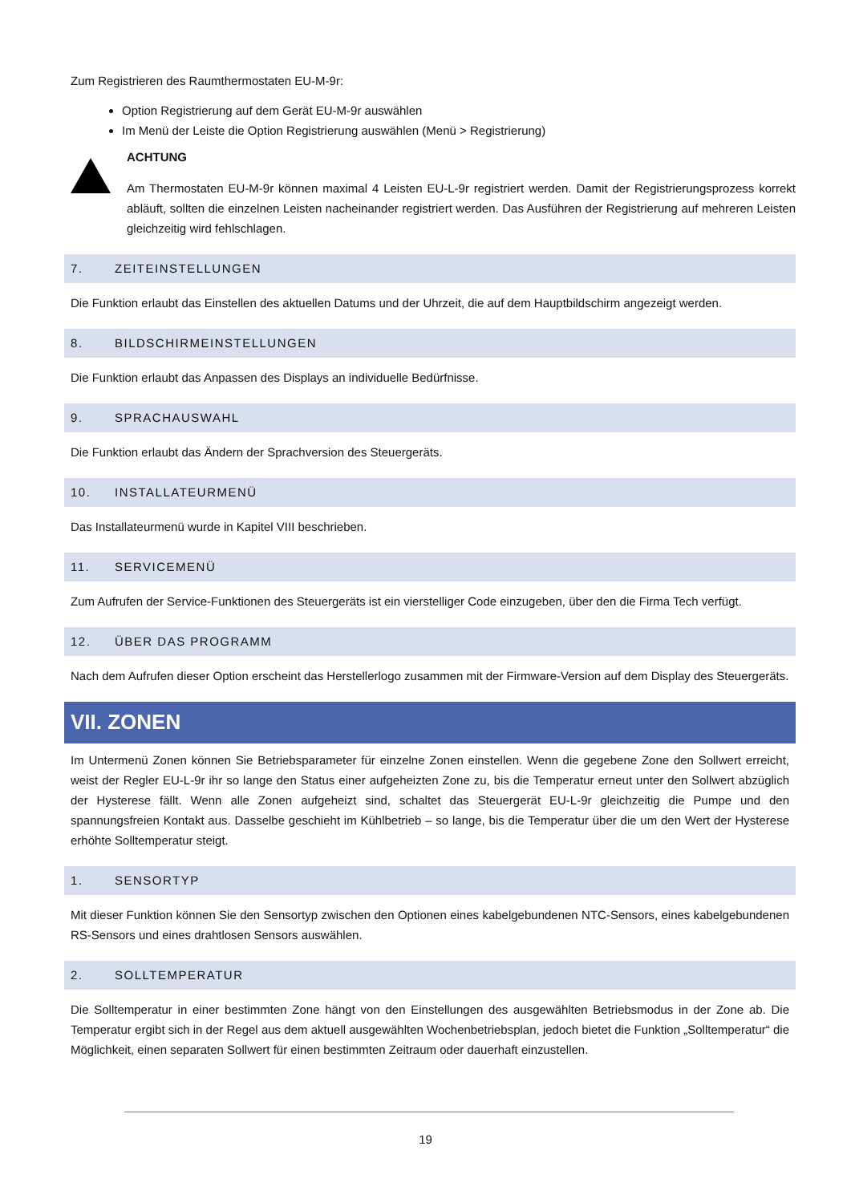Zum Registrieren des Raumthermostaten EU-M-9r:
Option Registrierung auf dem Gerät EU-M-9r auswählen
Im Menü der Leiste die Option Registrierung auswählen (Menü > Registrierung)
ACHTUNG
Am Thermostaten EU-M-9r können maximal 4 Leisten EU-L-9r registriert werden. Damit der Registrierungsprozess korrekt abläuft, sollten die einzelnen Leisten nacheinander registriert werden. Das Ausführen der Registrierung auf mehreren Leisten gleichzeitig wird fehlschlagen.
7. ZEITEINSTELLUNGEN
Die Funktion erlaubt das Einstellen des aktuellen Datums und der Uhrzeit, die auf dem Hauptbildschirm angezeigt werden.
8. BILDSCHIRMEINSTELLUNGEN
Die Funktion erlaubt das Anpassen des Displays an individuelle Bedürfnisse.
9. SPRACHAUSWAHL
Die Funktion erlaubt das Ändern der Sprachversion des Steuergeräts.
10. INSTALLATEURMENÜ
Das Installateurmenü wurde in Kapitel VIII beschrieben.
11. SERVICEMENÜ
Zum Aufrufen der Service-Funktionen des Steuergeräts ist ein vierstelliger Code einzugeben, über den die Firma Tech verfügt.
12. ÜBER DAS PROGRAMM
Nach dem Aufrufen dieser Option erscheint das Herstellerlogo zusammen mit der Firmware-Version auf dem Display des Steuergeräts.
VII. ZONEN
Im Untermenü Zonen können Sie Betriebsparameter für einzelne Zonen einstellen. Wenn die gegebene Zone den Sollwert erreicht, weist der Regler EU-L-9r ihr so lange den Status einer aufgeheizten Zone zu, bis die Temperatur erneut unter den Sollwert abzüglich der Hysterese fällt. Wenn alle Zonen aufgeheizt sind, schaltet das Steuergerät EU-L-9r gleichzeitig die Pumpe und den spannungsfreien Kontakt aus. Dasselbe geschieht im Kühlbetrieb – so lange, bis die Temperatur über die um den Wert der Hysterese erhöhte Solltemperatur steigt.
1. SENSORTYP
Mit dieser Funktion können Sie den Sensortyp zwischen den Optionen eines kabelgebundenen NTC-Sensors, eines kabelgebundenen RS-Sensors und eines drahtlosen Sensors auswählen.
2. SOLLTEMPERATUR
Die Solltemperatur in einer bestimmten Zone hängt von den Einstellungen des ausgewählten Betriebsmodus in der Zone ab. Die Temperatur ergibt sich in der Regel aus dem aktuell ausgewählten Wochenbetriebsplan, jedoch bietet die Funktion „Solltemperatur“ die Möglichkeit, einen separaten Sollwert für einen bestimmten Zeitraum oder dauerhaft einzustellen.
19